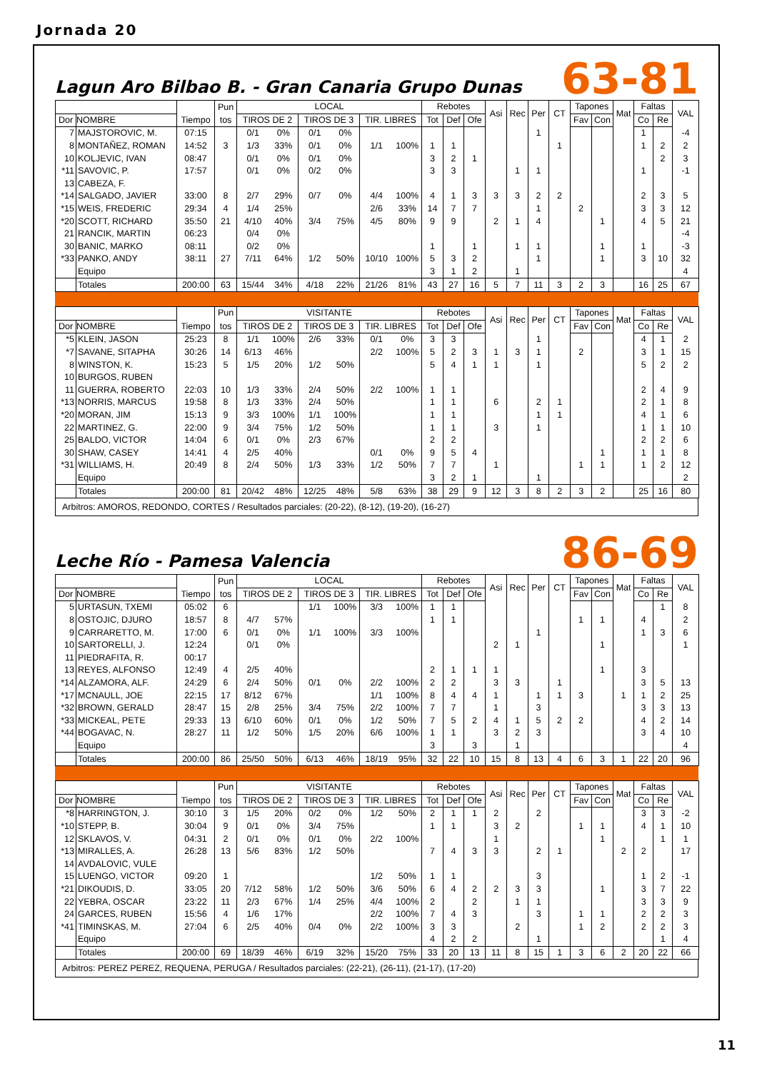Jornada 20
Lagun Aro Bilbao B. - Gran Canaria Grupo Dunas
63-81
| | | | Pun | LOCAL | | | | | | Rebotes | | | Asi | Rec | Per | CT | Tapones | | Mat | Faltas | | VAL |
| --- | --- | --- | --- | --- | --- | --- | --- | --- | --- | --- | --- | --- | --- | --- | --- | --- | --- | --- | --- | --- | --- | --- |
| Dor | NOMBRE | Tiempo | tos | TIROS DE 2 | | TIROS DE 3 | | TIR. LIBRES | | Tot | Def | Ofe | | | | | Fav | Con | | Co | Re | |
| 7 | MAJSTOROVIC, M. | 07:15 | | 0/1 | 0% | 0/1 | 0% | | | | | | | | 1 | | | | | 1 | | -4 |
| 8 | MONTAÑEZ, ROMAN | 14:52 | 3 | 1/3 | 33% | 0/1 | 0% | 1/1 | 100% | 1 | 1 | | | | | 1 | | | | 1 | 2 | 2 |
| 10 | KOLJEVIC, IVAN | 08:47 | | 0/1 | 0% | 0/1 | 0% | | | 3 | 2 | 1 | | | | | | | | | 2 | 3 |
| *11 | SAVOVIC, P. | 17:57 | | 0/1 | 0% | 0/2 | 0% | | | 3 | 3 | | | 1 | 1 | | | | | 1 | | -1 |
| 13 | CABEZA, F. | | | | | | | | | | | | | | | | | | | | | |
| *14 | SALGADO, JAVIER | 33:00 | 8 | 2/7 | 29% | 0/7 | 0% | 4/4 | 100% | 4 | 1 | 3 | 3 | 3 | 2 | 2 | | | | 2 | 3 | 5 |
| *15 | WEIS, FREDERIC | 29:34 | 4 | 1/4 | 25% | | | 2/6 | 33% | 14 | 7 | 7 | | | 1 | | 2 | | | 3 | 3 | 12 |
| *20 | SCOTT, RICHARD | 35:50 | 21 | 4/10 | 40% | 3/4 | 75% | 4/5 | 80% | 9 | 9 | | 2 | 1 | 4 | | | 1 | | 4 | 5 | 21 |
| 21 | RANCIK, MARTIN | 06:23 | | 0/4 | 0% | | | | | | | | | | | | | | | | | -4 |
| 30 | BANIC, MARKO | 08:11 | | 0/2 | 0% | | | | | 1 | | 1 | | 1 | 1 | | | 1 | | 1 | | -3 |
| *33 | PANKO, ANDY | 38:11 | 27 | 7/11 | 64% | 1/2 | 50% | 10/10 | 100% | 5 | 3 | 2 | | | 1 | | | 1 | | 3 | 10 | 32 |
| | Equipo | | | | | | | | | 3 | 1 | 2 | | 1 | | | | | | | | 4 |
| | Totales | 200:00 | 63 | 15/44 | 34% | 4/18 | 22% | 21/26 | 81% | 43 | 27 | 16 | 5 | 7 | 11 | 3 | 2 | 3 | | 16 | 25 | 67 |
| | | | Pun | VISITANTE | | | | | | Rebotes | | | Asi | Rec | Per | CT | Tapones | | Mat | Faltas | | VAL |
| --- | --- | --- | --- | --- | --- | --- | --- | --- | --- | --- | --- | --- | --- | --- | --- | --- | --- | --- | --- | --- | --- | --- |
| Dor | NOMBRE | Tiempo | tos | TIROS DE 2 | | TIROS DE 3 | | TIR. LIBRES | | Tot | Def | Ofe | | | | | Fav | Con | | Co | Re | |
| *5 | KLEIN, JASON | 25:23 | 8 | 1/1 | 100% | 2/6 | 33% | 0/1 | 0% | 3 | 3 | | | | 1 | | | | | 4 | 1 | 2 |
| *7 | SAVANE, SITAPHA | 30:26 | 14 | 6/13 | 46% | | | 2/2 | 100% | 5 | 2 | 3 | 1 | 3 | 1 | | 2 | | | 3 | 1 | 15 |
| 8 | WINSTON, K. | 15:23 | 5 | 1/5 | 20% | 1/2 | 50% | | | 5 | 4 | 1 | 1 | | 1 | | | | | 5 | 2 | 2 |
| 10 | BURGOS, RUBEN | | | | | | | | | | | | | | | | | | | | | |
| 11 | GUERRA, ROBERTO | 22:03 | 10 | 1/3 | 33% | 2/4 | 50% | 2/2 | 100% | 1 | 1 | | | | | | | | | 2 | 4 | 9 |
| *13 | NORRIS, MARCUS | 19:58 | 8 | 1/3 | 33% | 2/4 | 50% | | | 1 | 1 | | 6 | | 2 | 1 | | | | 2 | 1 | 8 |
| *20 | MORAN, JIM | 15:13 | 9 | 3/3 | 100% | 1/1 | 100% | | | 1 | 1 | | | | 1 | 1 | | | | 4 | 1 | 6 |
| 22 | MARTINEZ, G. | 22:00 | 9 | 3/4 | 75% | 1/2 | 50% | | | 1 | 1 | | 3 | | 1 | | | | | 1 | 1 | 10 |
| 25 | BALDO, VICTOR | 14:04 | 6 | 0/1 | 0% | 2/3 | 67% | | | 2 | 2 | | | | | | | | | 2 | 2 | 6 |
| 30 | SHAW, CASEY | 14:41 | 4 | 2/5 | 40% | | | 0/1 | 0% | 9 | 5 | 4 | | | | | | 1 | | 1 | 1 | 8 |
| *31 | WILLIAMS, H. | 20:49 | 8 | 2/4 | 50% | 1/3 | 33% | 1/2 | 50% | 7 | 7 | | 1 | | | | 1 | 1 | | 1 | 2 | 12 |
| | Equipo | | | | | | | | | 3 | 2 | 1 | | | 1 | | | | | | | 2 |
| | Totales | 200:00 | 81 | 20/42 | 48% | 12/25 | 48% | 5/8 | 63% | 38 | 29 | 9 | 12 | 3 | 8 | 2 | 3 | 2 | | 25 | 16 | 80 |
Arbitros: AMOROS, REDONDO, CORTES / Resultados parciales: (20-22), (8-12), (19-20), (16-27)
Leche Río - Pamesa Valencia
86-69
| | | | Pun | LOCAL | | | | | | Rebotes | | | Asi | Rec | Per | CT | Tapones | | Mat | Faltas | | VAL |
| --- | --- | --- | --- | --- | --- | --- | --- | --- | --- | --- | --- | --- | --- | --- | --- | --- | --- | --- | --- | --- | --- | --- |
| Dor | NOMBRE | Tiempo | tos | TIROS DE 2 | | TIROS DE 3 | | TIR. LIBRES | | Tot | Def | Ofe | | | | | Fav | Con | | Co | Re | |
| 5 | URTASUN, TXEMI | 05:02 | 6 | | | 1/1 | 100% | 3/3 | 100% | 1 | 1 | | | | | | | | | | 1 | 8 |
| 8 | OSTOJIC, DJURO | 18:57 | 8 | 4/7 | 57% | | | | | 1 | 1 | | | | | | 1 | 1 | | 4 | | 2 |
| 9 | CARRARETTO, M. | 17:00 | 6 | 0/1 | 0% | 1/1 | 100% | 3/3 | 100% | | | | | | 1 | | | | | 1 | 3 | 6 |
| 10 | SARTORELLI, J. | 12:24 | | 0/1 | 0% | | | | | | | | 2 | 1 | | | | 1 | | | | 1 |
| 11 | PIEDRAFITA, R. | 00:17 | | | | | | | | | | | | | | | | | | | | |
| 13 | REYES, ALFONSO | 12:49 | 4 | 2/5 | 40% | | | | | 2 | 1 | 1 | 1 | | | | | 1 | | 3 | | |
| *14 | ALZAMORA, ALF. | 24:29 | 6 | 2/4 | 50% | 0/1 | 0% | 2/2 | 100% | 2 | 2 | | 3 | 3 | | 1 | | | | 3 | 5 | 13 |
| *17 | MCNAULL, JOE | 22:15 | 17 | 8/12 | 67% | | | 1/1 | 100% | 8 | 4 | 4 | 1 | | 1 | 1 | 3 | | 1 | 1 | 2 | 25 |
| *32 | BROWN, GERALD | 28:47 | 15 | 2/8 | 25% | 3/4 | 75% | 2/2 | 100% | 7 | 7 | | 1 | | 3 | | | | | 3 | 3 | 13 |
| *33 | MICKEAL, PETE | 29:33 | 13 | 6/10 | 60% | 0/1 | 0% | 1/2 | 50% | 7 | 5 | 2 | 4 | 1 | 5 | 2 | 2 | | | 4 | 2 | 14 |
| *44 | BOGAVAC, N. | 28:27 | 11 | 1/2 | 50% | 1/5 | 20% | 6/6 | 100% | 1 | 1 | | 3 | 2 | 3 | | | | | 3 | 4 | 10 |
| | Equipo | | | | | | | | | 3 | | 3 | | 1 | | | | | | | | 4 |
| | Totales | 200:00 | 86 | 25/50 | 50% | 6/13 | 46% | 18/19 | 95% | 32 | 22 | 10 | 15 | 8 | 13 | 4 | 6 | 3 | 1 | 22 | 20 | 96 |
| | | | Pun | VISITANTE | | | | | | Rebotes | | | Asi | Rec | Per | CT | Tapones | | Mat | Faltas | | VAL |
| --- | --- | --- | --- | --- | --- | --- | --- | --- | --- | --- | --- | --- | --- | --- | --- | --- | --- | --- | --- | --- | --- | --- |
| Dor | NOMBRE | Tiempo | tos | TIROS DE 2 | | TIROS DE 3 | | TIR. LIBRES | | Tot | Def | Ofe | | | | | Fav | Con | | Co | Re | |
| *8 | HARRINGTON, J. | 30:10 | 3 | 1/5 | 20% | 0/2 | 0% | 1/2 | 50% | 2 | 1 | 1 | 2 | | 2 | | | | | 3 | 3 | -2 |
| *10 | STEPP, B. | 30:04 | 9 | 0/1 | 0% | 3/4 | 75% | | | 1 | 1 | | 3 | 2 | | | 1 | 1 | | 4 | 1 | 10 |
| 12 | SKLAVOS, V. | 04:31 | 2 | 0/1 | 0% | 0/1 | 0% | 2/2 | 100% | | | | 1 | | | | | 1 | | | 1 | 1 |
| *13 | MIRALLES, A. | 26:28 | 13 | 5/6 | 83% | 1/2 | 50% | | | 7 | 4 | 3 | 3 | | 2 | 1 | | | 2 | 2 | | 17 |
| 14 | AVDALOVIC, VULE | | | | | | | | | | | | | | | | | | | | | |
| 15 | LUENGO, VICTOR | 09:20 | 1 | | | | | 1/2 | 50% | 1 | 1 | | | | 3 | | | | | 1 | 2 | -1 |
| *21 | DIKOUDIS, D. | 33:05 | 20 | 7/12 | 58% | 1/2 | 50% | 3/6 | 50% | 6 | 4 | 2 | 2 | 3 | 3 | | | 1 | | 3 | 7 | 22 |
| 22 | YEBRA, OSCAR | 23:22 | 11 | 2/3 | 67% | 1/4 | 25% | 4/4 | 100% | 2 | | 2 | | 1 | 1 | | | | | 3 | 3 | 9 |
| 24 | GARCES, RUBEN | 15:56 | 4 | 1/6 | 17% | | | 2/2 | 100% | 7 | 4 | 3 | | | 3 | | 1 | 1 | | 2 | 2 | 3 |
| *41 | TIMINSKAS, M. | 27:04 | 6 | 2/5 | 40% | 0/4 | 0% | 2/2 | 100% | 3 | 3 | | | 2 | | | 1 | 2 | | 2 | 2 | 3 |
| | Equipo | | | | | | | | | 4 | 2 | 2 | | | 1 | | | | | | 1 | 4 |
| | Totales | 200:00 | 69 | 18/39 | 46% | 6/19 | 32% | 15/20 | 75% | 33 | 20 | 13 | 11 | 8 | 15 | 1 | 3 | 6 | 2 | 20 | 22 | 66 |
Arbitros: PEREZ PEREZ, REQUENA, PERUGA / Resultados parciales: (22-21), (26-11), (21-17), (17-20)
11